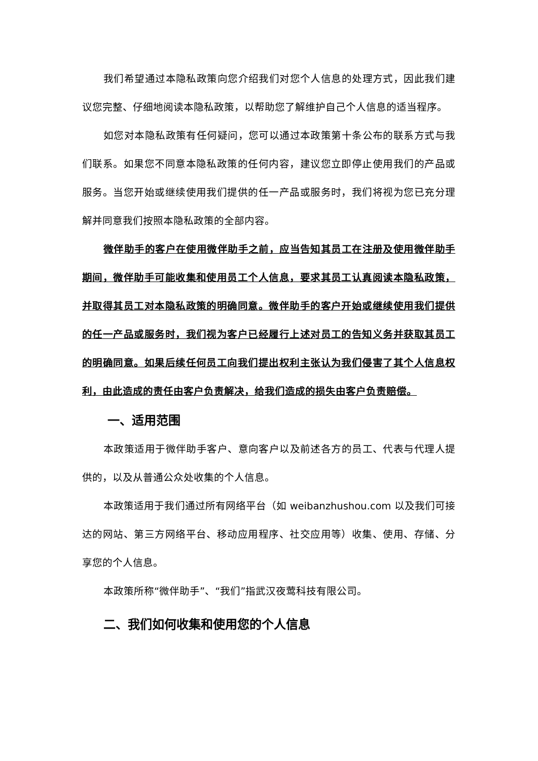我们希望通过本隐私政策向您介绍我们对您个人信息的处理方式，因此我们建议您完整、仔细地阅读本隐私政策，以帮助您了解维护自己个人信息的适当程序。
如您对本隐私政策有任何疑问，您可以通过本政策第十条公布的联系方式与我们联系。如果您不同意本隐私政策的任何内容，建议您立即停止使用我们的产品或服务。当您开始或继续使用我们提供的任一产品或服务时，我们将视为您已充分理解并同意我们按照本隐私政策的全部内容。
微伴助手的客户在使用微伴助手之前，应当告知其员工在注册及使用微伴助手期间，微伴助手可能收集和使用员工个人信息，要求其员工认真阅读本隐私政策，并取得其员工对本隐私政策的明确同意。微伴助手的客户开始或继续使用我们提供的任一产品或服务时，我们视为客户已经履行上述对员工的告知义务并获取其员工的明确同意。如果后续任何员工向我们提出权利主张认为我们侵害了其个人信息权利，由此造成的责任由客户负责解决，给我们造成的损失由客户负责赔偿。
一、适用范围
本政策适用于微伴助手客户、意向客户以及前述各方的员工、代表与代理人提供的，以及从普通公众处收集的个人信息。
本政策适用于我们通过所有网络平台（如 weibanzhushou.com 以及我们可接达的网站、第三方网络平台、移动应用程序、社交应用等）收集、使用、存储、分享您的个人信息。
本政策所称“微伴助手”、“我们”指武汉夜莺科技有限公司。
二、我们如何收集和使用您的个人信息